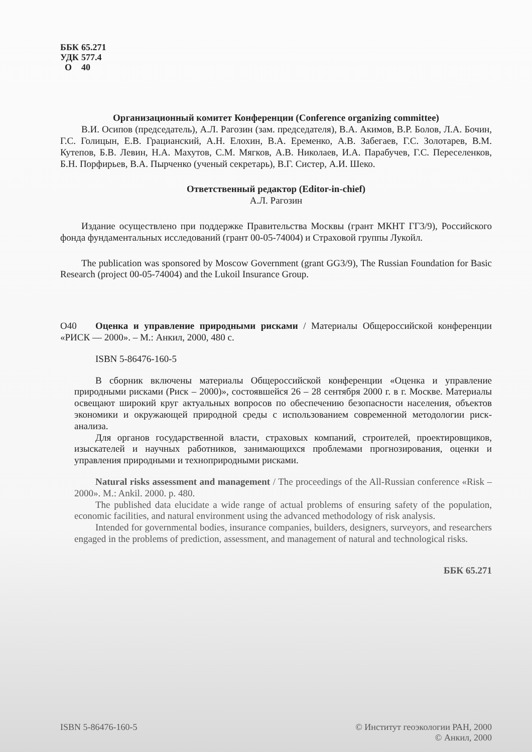ББК 65.271
УДК 577.4
О 40
Организационный комитет Конференции (Conference organizing committee)
В.И. Осипов (председатель), А.Л. Рагозин (зам. председателя), В.А. Акимов, В.Р. Болов, Л.А. Бочин, Г.С. Голицын, Е.В. Грацианский, А.Н. Елохин, В.А. Еременко, А.В. Забегаев, Г.С. Золотарев, В.М. Кутепов, Б.В. Левин, Н.А. Махутов, С.М. Мягков, А.В. Николаев, И.А. Парабучев, Г.С. Переселенков, Б.Н. Порфирьев, В.А. Пырченко (ученый секретарь), В.Г. Систер, А.И. Шеко.
Ответственный редактор (Editor-in-chief)
А.Л. Рагозин
Издание осуществлено при поддержке Правительства Москвы (грант МКНТ ГГ3/9), Российского фонда фундаментальных исследований (грант 00-05-74004) и Страховой группы Лукойл.
The publication was sponsored by Moscow Government (grant GG3/9), The Russian Foundation for Basic Research (project 00-05-74004) and the Lukoil Insurance Group.
О40 Оценка и управление природными рисками / Материалы Общероссийской конференции «РИСК — 2000». – М.: Анкил, 2000, 480 с.
ISBN 5-86476-160-5
В сборник включены материалы Общероссийской конференции «Оценка и управление природными рисками (Риск – 2000)», состоявшейся 26 – 28 сентября 2000 г. в г. Москве. Материалы освещают широкий круг актуальных вопросов по обеспечению безопасности населения, объектов экономики и окружающей природной среды с использованием современной методологии риск-анализа.
Для органов государственной власти, страховых компаний, строителей, проектировщиков, изыскателей и научных работников, занимающихся проблемами прогнозирования, оценки и управления природными и технoприродными рисками.
Natural risks assessment and management / The proceedings of the All-Russian conference «Risk – 2000». M.: Ankil. 2000. p. 480.
The published data elucidate a wide range of actual problems of ensuring safety of the population, economic facilities, and natural environment using the advanced methodology of risk analysis.
Intended for governmental bodies, insurance companies, builders, designers, surveyors, and researchers engaged in the problems of prediction, assessment, and management of natural and technological risks.
ББК 65.271
ISBN 5-86476-160-5 © Институт геоэкологии РАН, 2000
© Анкил, 2000